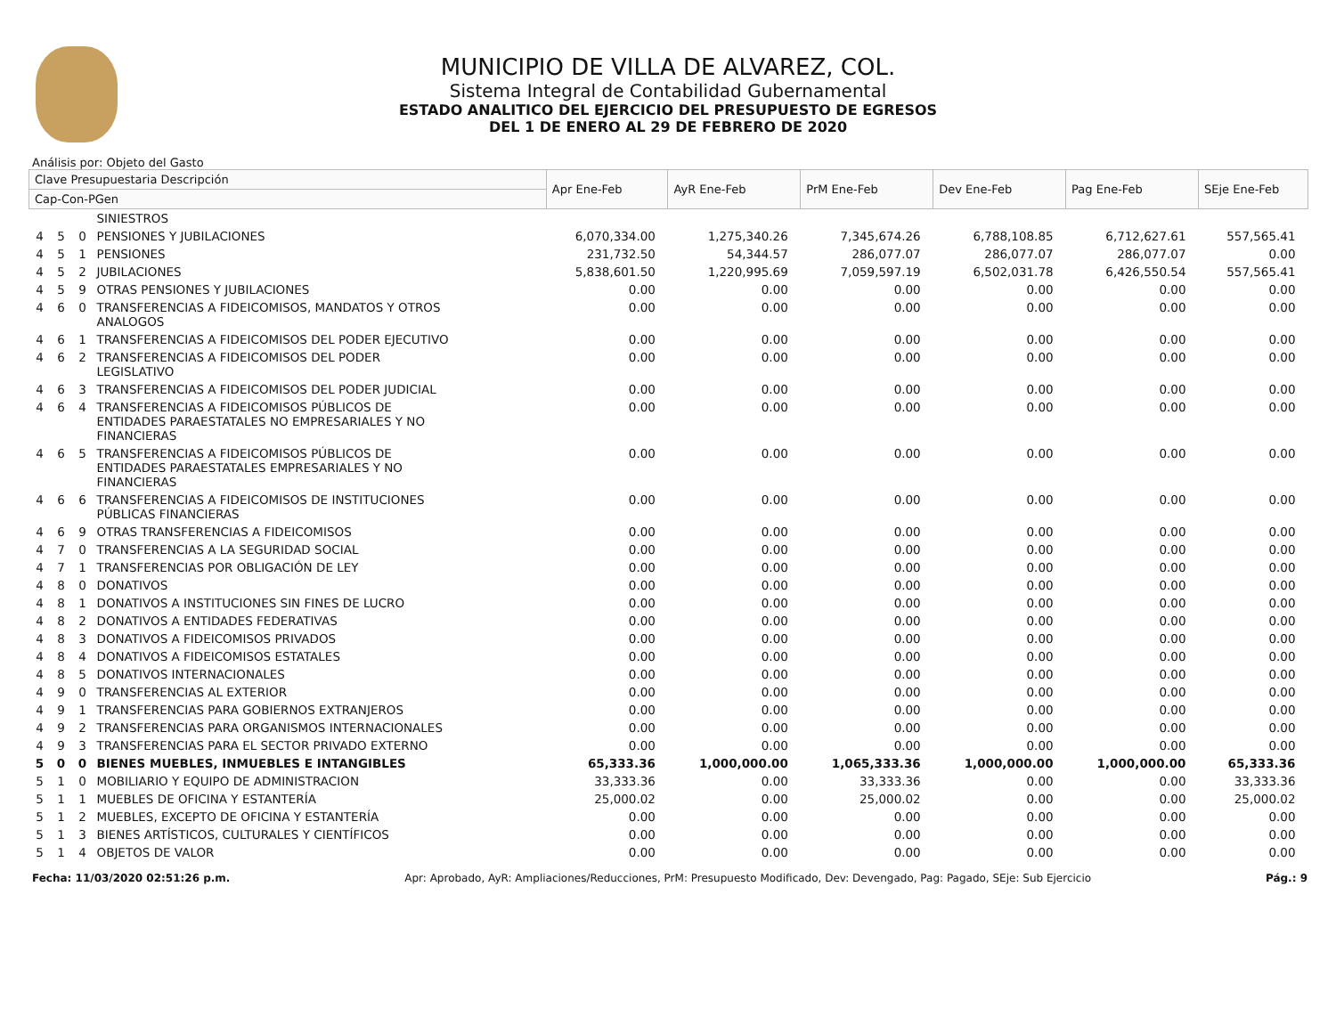MUNICIPIO DE VILLA DE ALVAREZ, COL.
Sistema Integral de Contabilidad Gubernamental
ESTADO ANALITICO DEL EJERCICIO DEL PRESUPUESTO DE EGRESOS
DEL 1 DE ENERO AL 29 DE FEBRERO DE 2020
Análisis por: Objeto del Gasto
| Clave Presupuestaria Descripción | | | | Apr Ene-Feb | AyR Ene-Feb | PrM Ene-Feb | Dev Ene-Feb | Pag Ene-Feb | SEje Ene-Feb |
| --- | --- | --- | --- | --- | --- | --- | --- | --- | --- |
| Cap-Con-PGen | | | | | | | | | |
| | | | SINIESTROS | | | | | | |
| 4 | 5 | 0 | PENSIONES Y JUBILACIONES | 6,070,334.00 | 1,275,340.26 | 7,345,674.26 | 6,788,108.85 | 6,712,627.61 | 557,565.41 |
| 4 | 5 | 1 | PENSIONES | 231,732.50 | 54,344.57 | 286,077.07 | 286,077.07 | 286,077.07 | 0.00 |
| 4 | 5 | 2 | JUBILACIONES | 5,838,601.50 | 1,220,995.69 | 7,059,597.19 | 6,502,031.78 | 6,426,550.54 | 557,565.41 |
| 4 | 5 | 9 | OTRAS PENSIONES Y JUBILACIONES | 0.00 | 0.00 | 0.00 | 0.00 | 0.00 | 0.00 |
| 4 | 6 | 0 | TRANSFERENCIAS A FIDEICOMISOS, MANDATOS Y OTROS ANALOGOS | 0.00 | 0.00 | 0.00 | 0.00 | 0.00 | 0.00 |
| 4 | 6 | 1 | TRANSFERENCIAS A FIDEICOMISOS DEL PODER EJECUTIVO | 0.00 | 0.00 | 0.00 | 0.00 | 0.00 | 0.00 |
| 4 | 6 | 2 | TRANSFERENCIAS A FIDEICOMISOS DEL PODER LEGISLATIVO | 0.00 | 0.00 | 0.00 | 0.00 | 0.00 | 0.00 |
| 4 | 6 | 3 | TRANSFERENCIAS A FIDEICOMISOS DEL PODER JUDICIAL | 0.00 | 0.00 | 0.00 | 0.00 | 0.00 | 0.00 |
| 4 | 6 | 4 | TRANSFERENCIAS A FIDEICOMISOS PÚBLICOS DE ENTIDADES PARAESTATALES NO EMPRESARIALES Y NO FINANCIERAS | 0.00 | 0.00 | 0.00 | 0.00 | 0.00 | 0.00 |
| 4 | 6 | 5 | TRANSFERENCIAS A FIDEICOMISOS PÚBLICOS DE ENTIDADES PARAESTATALES EMPRESARIALES Y NO FINANCIERAS | 0.00 | 0.00 | 0.00 | 0.00 | 0.00 | 0.00 |
| 4 | 6 | 6 | TRANSFERENCIAS A FIDEICOMISOS DE INSTITUCIONES PÚBLICAS FINANCIERAS | 0.00 | 0.00 | 0.00 | 0.00 | 0.00 | 0.00 |
| 4 | 6 | 9 | OTRAS TRANSFERENCIAS A FIDEICOMISOS | 0.00 | 0.00 | 0.00 | 0.00 | 0.00 | 0.00 |
| 4 | 7 | 0 | TRANSFERENCIAS A LA SEGURIDAD SOCIAL | 0.00 | 0.00 | 0.00 | 0.00 | 0.00 | 0.00 |
| 4 | 7 | 1 | TRANSFERENCIAS POR OBLIGACIÓN DE LEY | 0.00 | 0.00 | 0.00 | 0.00 | 0.00 | 0.00 |
| 4 | 8 | 0 | DONATIVOS | 0.00 | 0.00 | 0.00 | 0.00 | 0.00 | 0.00 |
| 4 | 8 | 1 | DONATIVOS A INSTITUCIONES SIN FINES DE LUCRO | 0.00 | 0.00 | 0.00 | 0.00 | 0.00 | 0.00 |
| 4 | 8 | 2 | DONATIVOS A ENTIDADES FEDERATIVAS | 0.00 | 0.00 | 0.00 | 0.00 | 0.00 | 0.00 |
| 4 | 8 | 3 | DONATIVOS A FIDEICOMISOS PRIVADOS | 0.00 | 0.00 | 0.00 | 0.00 | 0.00 | 0.00 |
| 4 | 8 | 4 | DONATIVOS A FIDEICOMISOS ESTATALES | 0.00 | 0.00 | 0.00 | 0.00 | 0.00 | 0.00 |
| 4 | 8 | 5 | DONATIVOS INTERNACIONALES | 0.00 | 0.00 | 0.00 | 0.00 | 0.00 | 0.00 |
| 4 | 9 | 0 | TRANSFERENCIAS AL EXTERIOR | 0.00 | 0.00 | 0.00 | 0.00 | 0.00 | 0.00 |
| 4 | 9 | 1 | TRANSFERENCIAS PARA GOBIERNOS EXTRANJEROS | 0.00 | 0.00 | 0.00 | 0.00 | 0.00 | 0.00 |
| 4 | 9 | 2 | TRANSFERENCIAS PARA ORGANISMOS INTERNACIONALES | 0.00 | 0.00 | 0.00 | 0.00 | 0.00 | 0.00 |
| 4 | 9 | 3 | TRANSFERENCIAS PARA EL SECTOR PRIVADO EXTERNO | 0.00 | 0.00 | 0.00 | 0.00 | 0.00 | 0.00 |
| 5 | 0 | 0 | BIENES MUEBLES, INMUEBLES E INTANGIBLES | 65,333.36 | 1,000,000.00 | 1,065,333.36 | 1,000,000.00 | 1,000,000.00 | 65,333.36 |
| 5 | 1 | 0 | MOBILIARIO Y EQUIPO DE ADMINISTRACION | 33,333.36 | 0.00 | 33,333.36 | 0.00 | 0.00 | 33,333.36 |
| 5 | 1 | 1 | MUEBLES DE OFICINA Y ESTANTERÍA | 25,000.02 | 0.00 | 25,000.02 | 0.00 | 0.00 | 25,000.02 |
| 5 | 1 | 2 | MUEBLES, EXCEPTO DE OFICINA Y ESTANTERÍA | 0.00 | 0.00 | 0.00 | 0.00 | 0.00 | 0.00 |
| 5 | 1 | 3 | BIENES ARTÍSTICOS, CULTURALES Y CIENTÍFICOS | 0.00 | 0.00 | 0.00 | 0.00 | 0.00 | 0.00 |
| 5 | 1 | 4 | OBJETOS DE VALOR | 0.00 | 0.00 | 0.00 | 0.00 | 0.00 | 0.00 |
Fecha: 11/03/2020 02:51:26 p.m. Apr: Aprobado, AyR: Ampliaciones/Reducciones, PrM: Presupuesto Modificado, Dev: Devengado, Pag: Pagado, SEje: Sub Ejercicio Pág.: 9